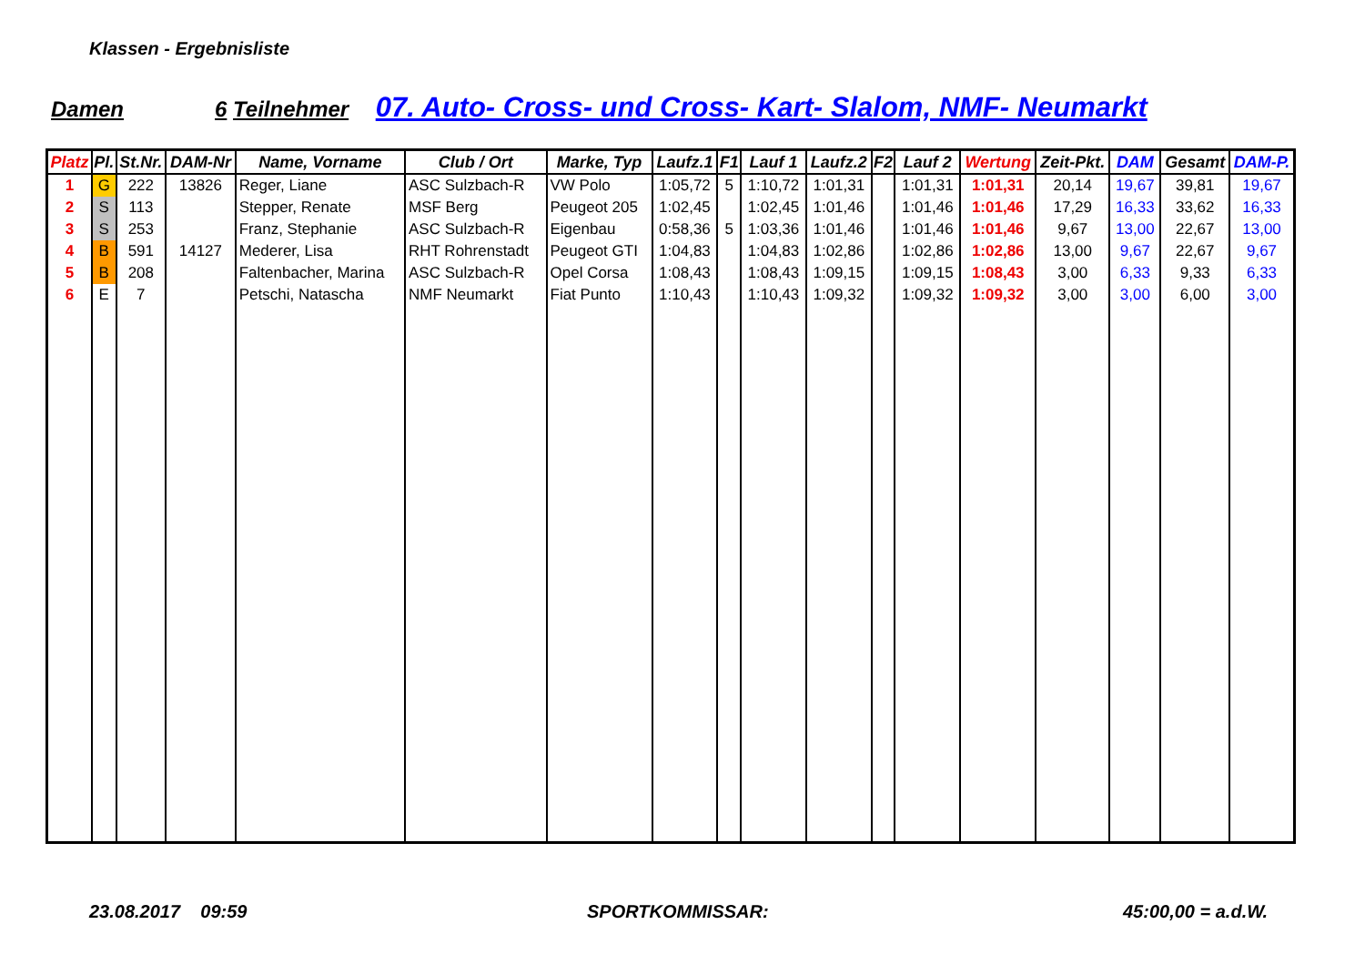Klassen - Ergebnisliste
Damen 6 Teilnehmer 07. Auto- Cross- und Cross- Kart- Slalom, NMF- Neumarkt
| Platz | Pl. | St.Nr. | DAM-Nr | Name, Vorname | Club / Ort | Marke, Typ | Laufz.1 | F1 | Lauf 1 | Laufz.2 | F2 | Lauf 2 | Wertung | Zeit-Pkt. | DAM | Gesamt | DAM-P. |
| --- | --- | --- | --- | --- | --- | --- | --- | --- | --- | --- | --- | --- | --- | --- | --- | --- | --- |
| 1 | G | 222 | 13826 | Reger, Liane | ASC Sulzbach-R | VW Polo | 1:05,72 | 5 | 1:10,72 | 1:01,31 | | 1:01,31 | 1:01,31 | 20,14 | 19,67 | 39,81 | 19,67 |
| 2 | S | 113 | | Stepper, Renate | MSF Berg | Peugeot 205 | 1:02,45 | | 1:02,45 | 1:01,46 | | 1:01,46 | 1:01,46 | 17,29 | 16,33 | 33,62 | 16,33 |
| 3 | S | 253 | | Franz, Stephanie | ASC Sulzbach-R | Eigenbau | 0:58,36 | 5 | 1:03,36 | 1:01,46 | | 1:01,46 | 1:01,46 | 9,67 | 13,00 | 22,67 | 13,00 |
| 4 | B | 591 | 14127 | Mederer, Lisa | RHT Rohrenstadt | Peugeot GTI | 1:04,83 | | 1:04,83 | 1:02,86 | | 1:02,86 | 1:02,86 | 13,00 | 9,67 | 22,67 | 9,67 |
| 5 | B | 208 | | Faltenbacher, Marina | ASC Sulzbach-R | Opel Corsa | 1:08,43 | | 1:08,43 | 1:09,15 | | 1:09,15 | 1:08,43 | 3,00 | 6,33 | 9,33 | 6,33 |
| 6 | E | 7 | | Petschi, Natascha | NMF Neumarkt | Fiat Punto | 1:10,43 | | 1:10,43 | 1:09,32 | | 1:09,32 | 1:09,32 | 3,00 | 3,00 | 6,00 | 3,00 |
23.08.2017 09:59 SPORTKOMMISSAR: 45:00,00 = a.d.W.